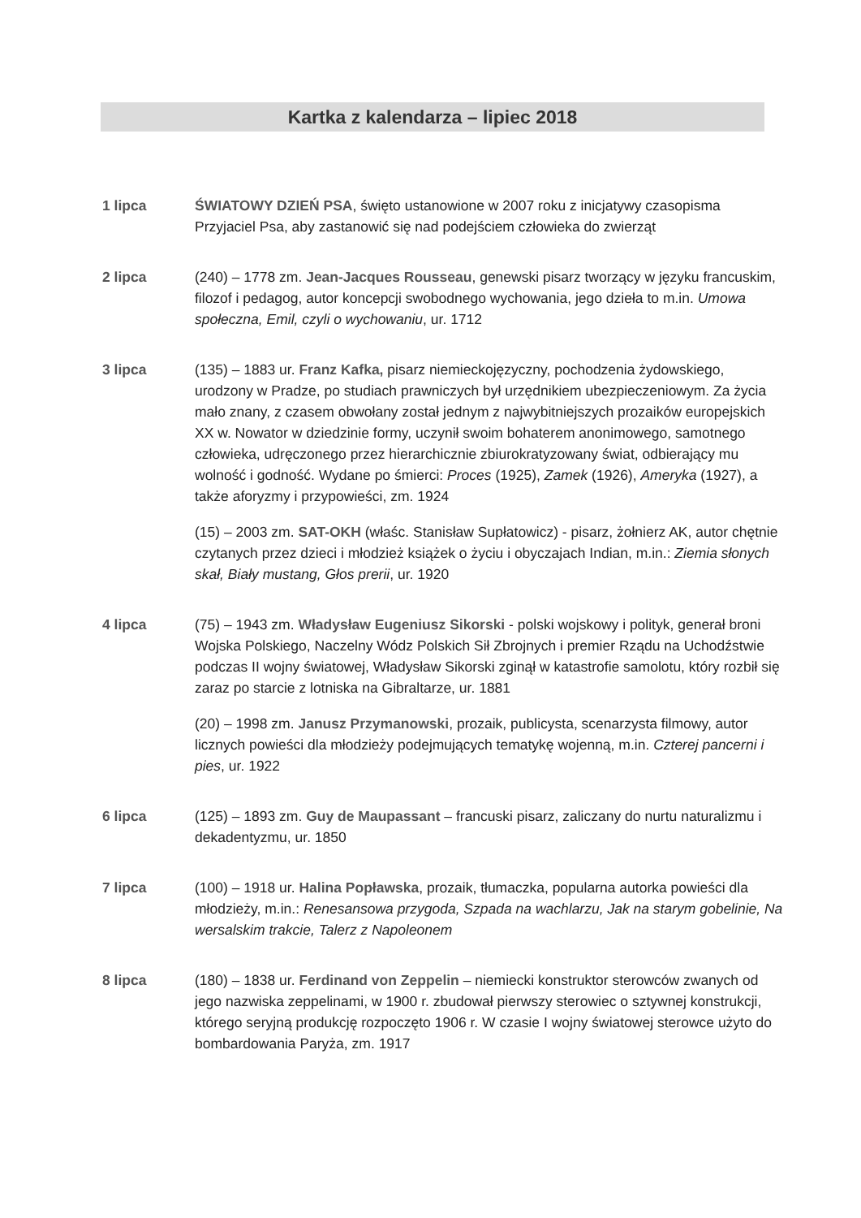Kartka z kalendarza – lipiec 2018
1 lipca ŚWIATOWY DZIEŃ PSA, święto ustanowione w 2007 roku z inicjatywy czasopisma Przyjaciel Psa, aby zastanowić się nad podejściem człowieka do zwierząt
2 lipca (240) – 1778 zm. Jean-Jacques Rousseau, genewski pisarz tworzący w języku francuskim, filozof i pedagog, autor koncepcji swobodnego wychowania, jego dzieła to m.in. Umowa społeczna, Emil, czyli o wychowaniu, ur. 1712
3 lipca (135) – 1883 ur. Franz Kafka, pisarz niemieckojęzyczny, pochodzenia żydowskiego, urodzony w Pradze, po studiach prawniczych był urzędnikiem ubezpieczeniowym. Za życia mało znany, z czasem obwołany został jednym z najwybitniejszych prozaików europejskich XX w. Nowator w dziedzinie formy, uczynił swoim bohaterem anonimowego, samotnego człowieka, udręczonego przez hierarchicznie zbiurokratyzowany świat, odbierający mu wolność i godność. Wydane po śmierci: Proces (1925), Zamek (1926), Ameryka (1927), a także aforyzmy i przypowieści, zm. 1924
(15) – 2003 zm. SAT-OKH (właśc. Stanisław Supłatowicz) - pisarz, żołnierz AK, autor chętnie czytanych przez dzieci i młodzież książek o życiu i obyczajach Indian, m.in.: Ziemia słonych skał, Biały mustang, Głos prerii, ur. 1920
4 lipca (75) – 1943 zm. Władysław Eugeniusz Sikorski - polski wojskowy i polityk, generał broni Wojska Polskiego, Naczelny Wódz Polskich Sił Zbrojnych i premier Rządu na Uchodźstwie podczas II wojny światowej, Władysław Sikorski zginął w katastrofie samolotu, który rozbił się zaraz po starcie z lotniska na Gibraltarze, ur. 1881
(20) – 1998 zm. Janusz Przymanowski, prozaik, publicysta, scenarzysta filmowy, autor licznych powieści dla młodzieży podejmujących tematykę wojenną, m.in. Czterej pancerni i pies, ur. 1922
6 lipca (125) – 1893 zm. Guy de Maupassant – francuski pisarz, zaliczany do nurtu naturalizmu i dekadentyzmu, ur. 1850
7 lipca (100) – 1918 ur. Halina Popławska, prozaik, tłumaczka, popularna autorka powieści dla młodzieży, m.in.: Renesansowa przygoda, Szpada na wachlarzu, Jak na starym gobelinie, Na wersalskim trakcie, Talerz z Napoleonem
8 lipca (180) – 1838 ur. Ferdinand von Zeppelin – niemiecki konstruktor sterowców zwanych od jego nazwiska zeppelinami, w 1900 r. zbudował pierwszy sterowiec o sztywnej konstrukcji, którego seryjną produkcję rozpoczęto 1906 r. W czasie I wojny światowej sterowce użyto do bombardowania Paryża, zm. 1917